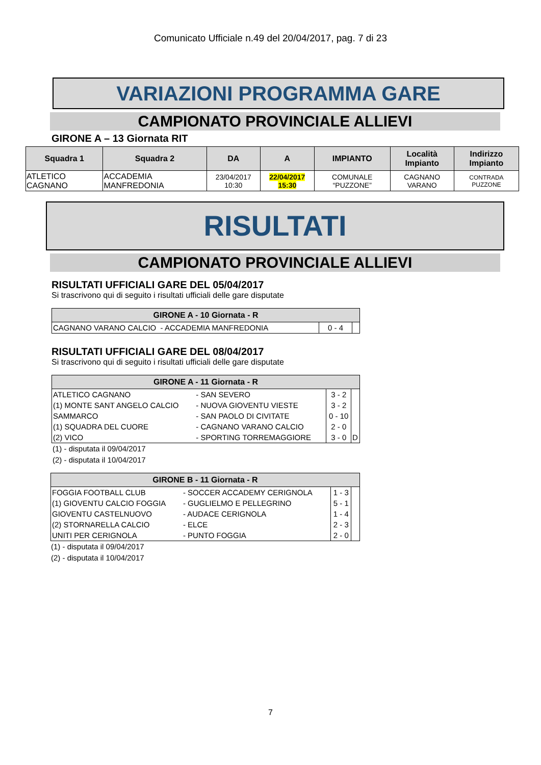Comunicato Ufficiale n.49 del 20/04/2017, pag. 7 di 23
VARIAZIONI PROGRAMMA GARE
CAMPIONATO PROVINCIALE ALLIEVI
GIRONE A – 13 Giornata RIT
| Squadra 1 | Squadra 2 | DA | A | IMPIANTO | Località Impianto | Indirizzo Impianto |
| --- | --- | --- | --- | --- | --- | --- |
| ATLETICO CAGNANO | ACCADEMIA MANFREDONIA | 23/04/2017 10:30 | 22/04/2017 15:30 | COMUNALE “PUZZONE” | CAGNANO VARANO | CONTRADA PUZZONE |
RISULTATI
CAMPIONATO PROVINCIALE ALLIEVI
RISULTATI UFFICIALI GARE DEL 05/04/2017
Si trascrivono qui di seguito i risultati ufficiali delle gare disputate
| GIRONE A - 10 Giornata - R | | |
| --- | --- | --- |
| CAGNANO VARANO CALCIO - ACCADEMIA MANFREDONIA | 0 - 4 | |
RISULTATI UFFICIALI GARE DEL 08/04/2017
Si trascrivono qui di seguito i risultati ufficiali delle gare disputate
| GIRONE A - 11 Giornata - R | | | |
| --- | --- | --- | --- |
| ATLETICO CAGNANO | - SAN SEVERO | 3 - 2 | |
| (1) MONTE SANT ANGELO CALCIO | - NUOVA GIOVENTU VIESTE | 3 - 2 | |
| SAMMARCO | - SAN PAOLO DI CIVITATE | 0 - 10 | |
| (1) SQUADRA DEL CUORE | - CAGNANO VARANO CALCIO | 2 - 0 | |
| (2) VICO | - SPORTING TORREMAGGIORE | 3 - 0 | D |
(1) - disputata il 09/04/2017
(2) - disputata il 10/04/2017
| GIRONE B - 11 Giornata - R | | | |
| --- | --- | --- | --- |
| FOGGIA FOOTBALL CLUB | - SOCCER ACCADEMY CERIGNOLA | 1 - 3 | |
| (1) GIOVENTU CALCIO FOGGIA | - GUGLIELMO E PELLEGRINO | 5 - 1 | |
| GIOVENTU CASTELNUOVO | - AUDACE CERIGNOLA | 1 - 4 | |
| (2) STORNARELLA CALCIO | - ELCE | 2 - 3 | |
| UNITI PER CERIGNOLA | - PUNTO FOGGIA | 2 - 0 | |
(1) - disputata il 09/04/2017
(2) - disputata il 10/04/2017
7